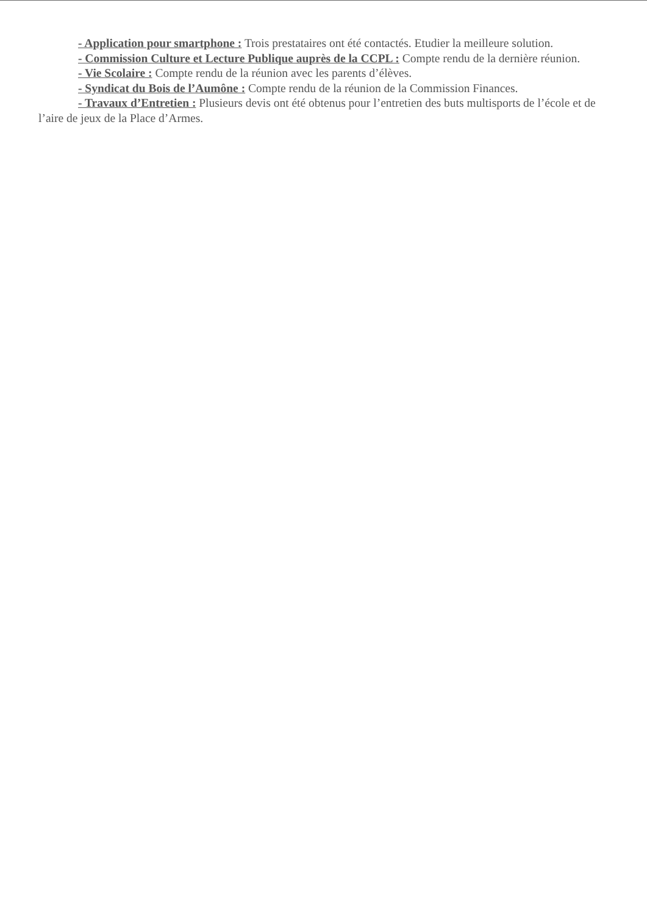- Application pour smartphone : Trois prestataires ont été contactés. Etudier la meilleure solution.
- Commission Culture et Lecture Publique auprès de la CCPL : Compte rendu de la dernière réunion.
- Vie Scolaire : Compte rendu de la réunion avec les parents d’élèves.
- Syndicat du Bois de l’Aumône : Compte rendu de la réunion de la Commission Finances.
- Travaux d’Entretien : Plusieurs devis ont été obtenus pour l’entretien des buts multisports de l’école et de l’aire de jeux de la Place d’Armes.